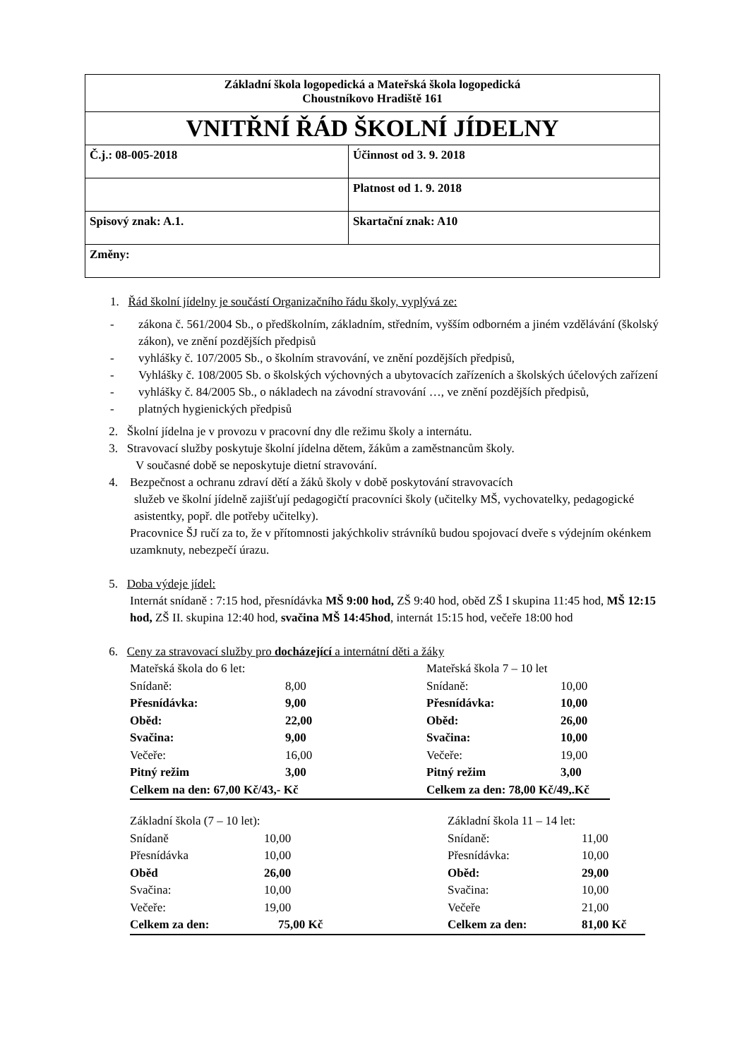| Základní škola logopedická a Mateřská škola logopedická Choustníkovo Hradiště 161 | |
| VNITŘNÍ ŘÁD ŠKOLNÍ JÍDELNY | |
| Č.j.: 08-005-2018 | Účinnost od 3. 9. 2018 |
| | Platnost od 1. 9. 2018 |
| Spisový znak: A.1. | Skartační znak: A10 |
| Změny: | |
1. Řád školní jídelny je součástí Organizačního řádu školy, vyplývá ze:
- zákona č. 561/2004 Sb., o předškolním, základním, středním, vyšším odborném a jiném vzdělávání (školský zákon), ve znění pozdějších předpisů
- vyhlášky č. 107/2005 Sb., o školním stravování, ve znění pozdějších předpisů,
- Vyhlášky č. 108/2005 Sb. o školských výchovných a ubytovacích zařízeních a školských účelových zařízení
- vyhlášky č. 84/2005 Sb., o nákladech na závodní stravování …, ve znění pozdějších předpisů,
- platných hygienických předpisů
2. Školní jídelna je v provozu v pracovní dny dle režimu školy a internátu.
3. Stravovací služby poskytuje školní jídelna dětem, žákům a zaměstnancům školy.
V současné době se neposkytuje dietní stravování.
4. Bezpečnost a ochranu zdraví dětí a žáků školy v době poskytování stravovacích
služeb ve školní jídelně zajišťují pedagogičtí pracovníci školy (učitelky MŠ, vychovatelky, pedagogické asistentky, popř. dle potřeby učitelky).
Pracovnice ŠJ ručí za to, že v přítomnosti jakýchkoliv strávníků budou spojovací dveře s výdejním okénkem uzamknuty, nebezpečí úrazu.
5. Doba výdeje jídel:
Internát snídaně : 7:15 hod, přesnídávka MŠ 9:00 hod, ZŠ 9:40 hod, oběd ZŠ I skupina 11:45 hod, MŠ 12:15 hod, ZŠ II. skupina 12:40 hod, svačina MŠ 14:45hod, internát 15:15 hod, večeře 18:00 hod
6. Ceny za stravovací služby pro docházející a internátní děti a žáky
| Mateřská škola do 6 let: | | Mateřská škola 7 – 10 let | |
| Snídaně: | 8,00 | Snídaně: | 10,00 |
| Přesnídávka: | 9,00 | Přesnídávka: | 10,00 |
| Oběd: | 22,00 | Oběd: | 26,00 |
| Svačina: | 9,00 | Svačina: | 10,00 |
| Večeře: | 16,00 | Večeře: | 19,00 |
| Pitný režim | 3,00 | Pitný režim | 3,00 |
| Celkem na den: 67,00 Kč/43,- Kč | | Celkem za den: 78,00 Kč/49,.Kč | |
| Základní škola (7 – 10 let): | | Základní škola 11 – 14 let: | |
| Snídaně | 10,00 | Snídaně: | 11,00 |
| Přesnídávka | 10,00 | Přesnídávka: | 10,00 |
| Oběd | 26,00 | Oběd: | 29,00 |
| Svačina: | 10,00 | Svačina: | 10,00 |
| Večeře: | 19,00 | Večeře | 21,00 |
| Celkem za den: | 75,00 Kč | Celkem za den: | 81,00 Kč |